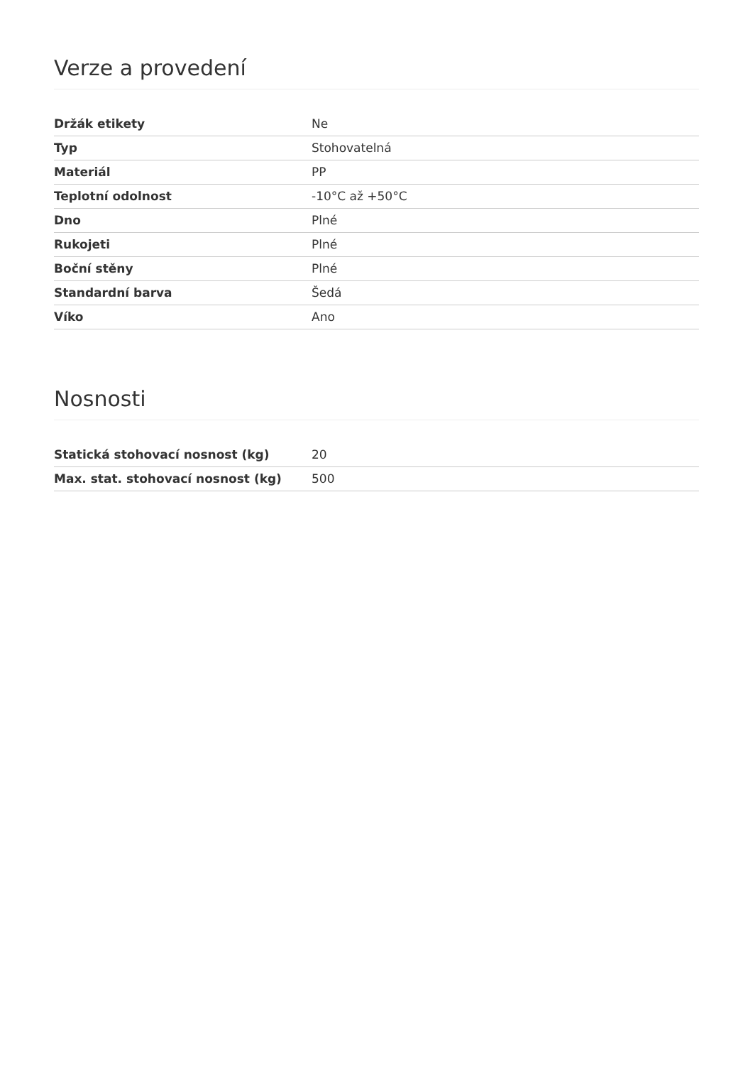Verze a provedení
| Držák etikety | Ne |
| Typ | Stohovatelná |
| Materiál | PP |
| Teplotní odolnost | -10°C až +50°C |
| Dno | Plné |
| Rukojeti | Plné |
| Boční stěny | Plné |
| Standardní barva | Šedá |
| Víko | Ano |
Nosnosti
| Statická stohovací nosnost (kg) | 20 |
| Max. stat. stohovací nosnost (kg) | 500 |